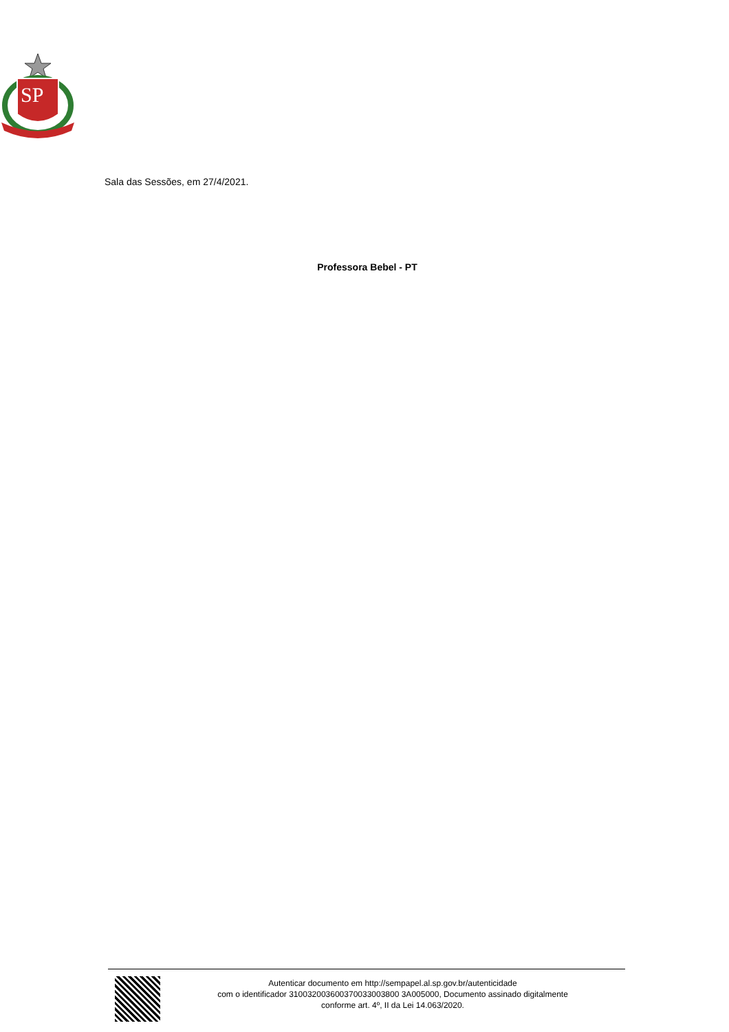SP
Sala das Sessões, em 27/4/2021.
Professora Bebel - PT
Autenticar documento em http://sempapel.al.sp.gov.br/autenticidade
com o identificador 310032003600370033003800 3A005000, Documento assinado digitalmente
conforme art. 4º, II da Lei 14.063/2020.